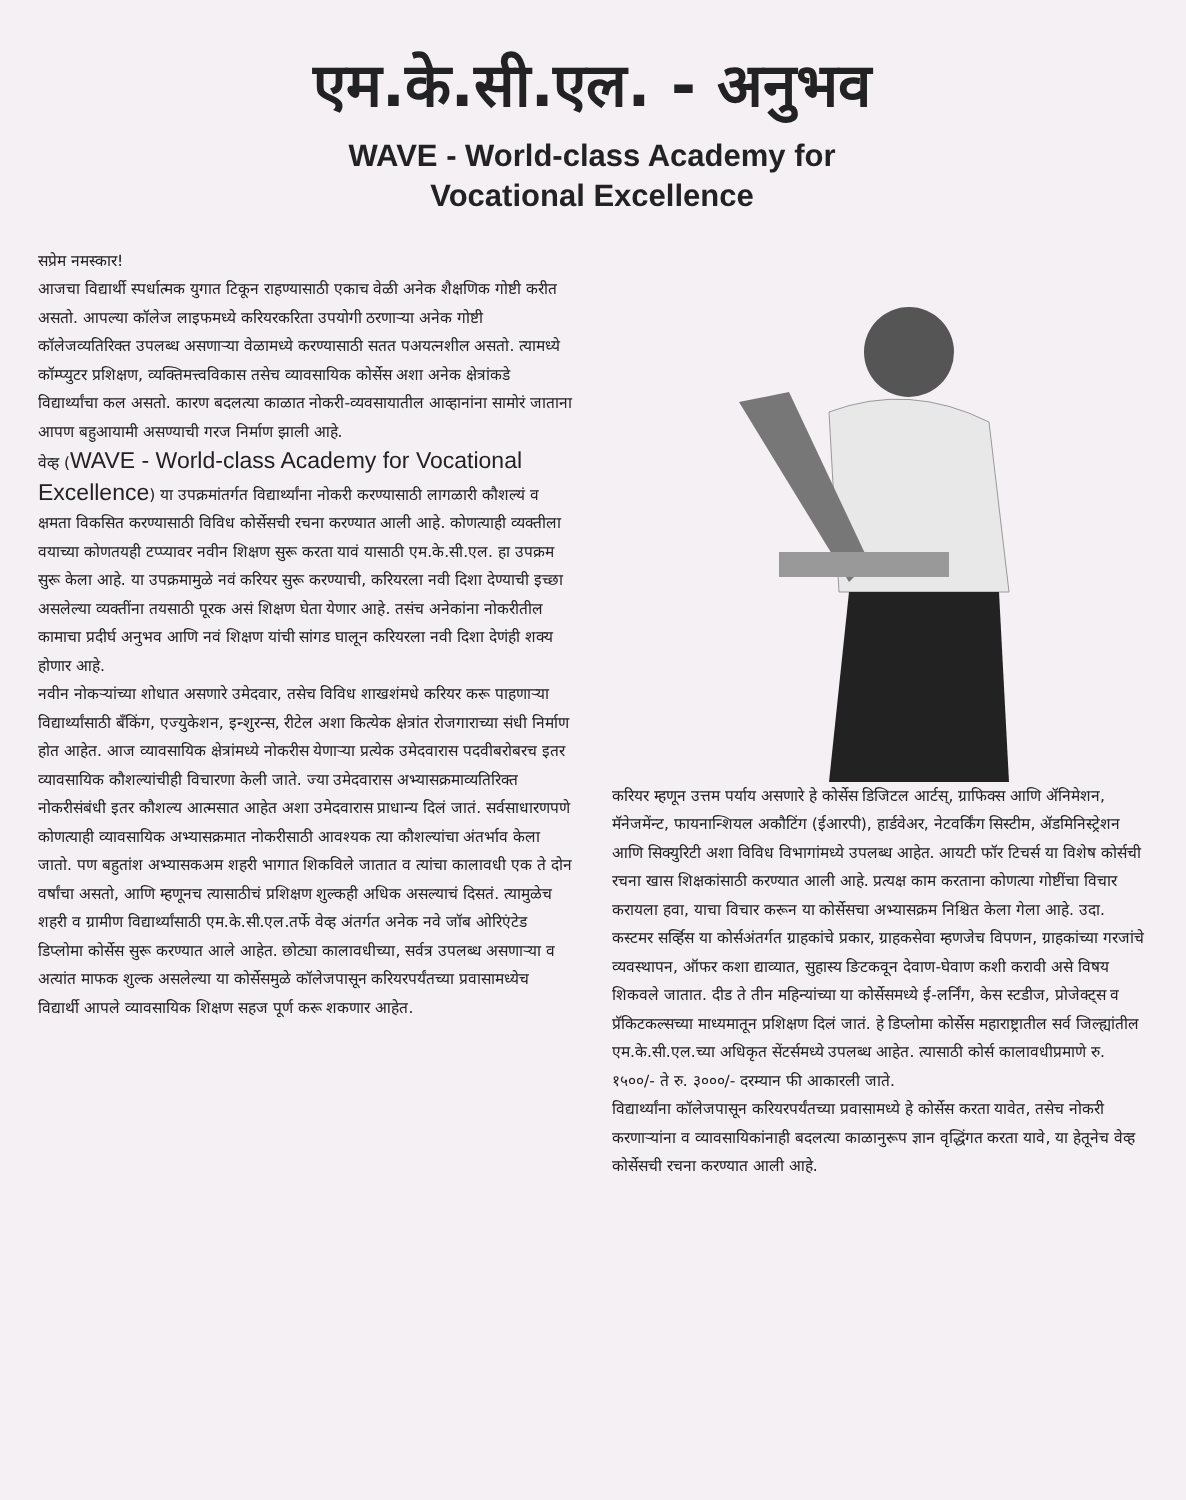एम.के.सी.एल. - अनुभव
WAVE - World-class Academy for
Vocational Excellence
सप्रेम नमस्कार!
आजचा विद्यार्थी स्पर्धात्मक युगात टिकून राहण्यासाठी एकाच वेळी अनेक शैक्षणिक गोष्टी करीत असतो. आपल्या कॉलेज लाइफमध्ये करियरकरिता उपयोगी ठरणाऱ्या अनेक गोष्टी कॉलेजव्यतिरिक्त उपलब्ध असणाऱ्या वेळामध्ये करण्यासाठी सतत पअयत्नशील असतो. त्यामध्ये कॉम्प्युटर प्रशिक्षण, व्यक्तिमत्त्वविकास तसेच व्यावसायिक कोर्सेस अशा अनेक क्षेत्रांकडे विद्यार्थ्यांचा कल असतो. कारण बदलत्या काळात नोकरी-व्यवसायातील आव्हानांना सामोरं जाताना आपण बहुआयामी असण्याची गरज निर्माण झाली आहे.
वेव्ह (WAVE - World-class Academy for Vocational Excellence) या उपक्रमांतर्गत विद्यार्थ्यांना नोकरी करण्यासाठी लागळारी कौशल्यं व क्षमता विकसित करण्यासाठी विविध कोर्सेसची रचना करण्यात आली आहे. कोणत्याही व्यक्तीला वयाच्या कोणतयही टप्प्यावर नवीन शिक्षण सुरू करता यावं यासाठी एम.के.सी.एल. हा उपक्रम सुरू केला आहे. या उपक्रमामुळे नवं करियर सुरू करण्याची, करियरला नवी दिशा देण्याची इच्छा असलेल्या व्यक्तींना तयसाठी पूरक असं शिक्षण घेता येणार आहे. तसंच अनेकांना नोकरीतील कामाचा प्रदीर्घ अनुभव आणि नवं शिक्षण यांची सांगड घालून करियरला नवी दिशा देणंही शक्य होणार आहे.
नवीन नोकऱ्यांच्या शोधात असणारे उमेदवार, तसेच विविध शाखशंमधे करियर करू पाहणाऱ्या विद्यार्थ्यांसाठी बँकिंग, एज्युकेशन, इन्शुरन्स, रीटेल अशा कित्येक क्षेत्रांत रोजगाराच्या संधी निर्माण होत आहेत. आज व्यावसायिक क्षेत्रांमध्ये नोकरीस येणाऱ्या प्रत्येक उमेदवारास पदवीबरोबरच इतर व्यावसायिक कौशल्यांचीही विचारणा केली जाते. ज्या उमेदवारास अभ्यासक्रमाव्यतिरिक्त नोकरीसंबंधी इतर कौशल्य आत्मसात आहेत अशा उमेदवारास प्राधान्य दिलं जातं. सर्वसाधारणपणे कोणत्याही व्यावसायिक अभ्यासक्रमात नोकरीसाठी आवश्यक त्या कौशल्यांचा अंतर्भाव केला जातो. पण बहुतांश अभ्यासकअम शहरी भागात शिकविले जातात व त्यांचा कालावधी एक ते दोन वर्षांचा असतो, आणि म्हणूनच त्यासाठीचं प्रशिक्षण शुल्कही अधिक असल्याचं दिसतं. त्यामुळेच शहरी व ग्रामीण विद्यार्थ्यांसाठी एम.के.सी.एल.तर्फे वेव्ह अंतर्गत अनेक नवे जॉब ओरिएंटेड डिप्लोमा कोर्सेस सुरू करण्यात आले आहेत. छोट्या कालावधीच्या, सर्वत्र उपलब्ध असणाऱ्या व अत्यांत माफक शुल्क असलेल्या या कोर्सेसमुळे कॉलेजपासून करियरपर्यंतच्या प्रवासामध्येच विद्यार्थी आपले व्यावसायिक शिक्षण सहज पूर्ण करू शकणार आहेत.
करियर म्हणून उत्तम पर्याय असणारे हे कोर्सेस डिजिटल आर्टस्, ग्राफिक्स आणि ॲनिमेशन, मॅनेजमेंन्ट, फायनान्शियल अकौटिंग (ईआरपी), हार्डवेअर, नेटवर्किंग सिस्टीम, ॲडमिनिस्ट्रेशन आणि सिक्युरिटी अशा विविध विभागांमध्ये उपलब्ध आहेत. आयटी फॉर टिचर्स या विशेष कोर्सची रचना खास शिक्षकांसाठी करण्यात आली आहे. प्रत्यक्ष काम करताना कोणत्या गोष्टींचा विचार करायला हवा, याचा विचार करून या कोर्सेसचा अभ्यासक्रम निश्चित केला गेला आहे. उदा. कस्टमर सर्व्हिस या कोर्सअंतर्गत ग्राहकांचे प्रकार, ग्राहकसेवा म्हणजेच विपणन, ग्राहकांच्या गरजांचे व्यवस्थापन, ऑफर कशा द्याव्यात, सुहास्य ङिटकवून देवाण-घेवाण कशी करावी असे विषय शिकवले जातात. दीड ते तीन महिन्यांच्या या कोर्सेसमध्ये ई-लर्निंग, केस स्टडीज, प्रोजेक्ट्स व प्रॅकिटकल्सच्या माध्यमातून प्रशिक्षण दिलं जातं. हे डिप्लोमा कोर्सेस महाराष्ट्रातील सर्व जिल्ह्यांतील एम.के.सी.एल.च्या अधिकृत सेंटर्समध्ये उपलब्ध आहेत. त्यासाठी कोर्स कालावधीप्रमाणे रु. १५००/- ते रु. ३०००/- दरम्यान फी आकारली जाते.
विद्यार्थ्यांना कॉलेजपासून करियरपर्यंतच्या प्रवासामध्ये हे कोर्सेस करता यावेत, तसेच नोकरी करणाऱ्यांना व व्यावसायिकांनाही बदलत्या काळानुरूप ज्ञान वृद्धिंगत करता यावे, या हेतूनेच वेव्ह कोर्सेसची रचना करण्यात आली आहे.